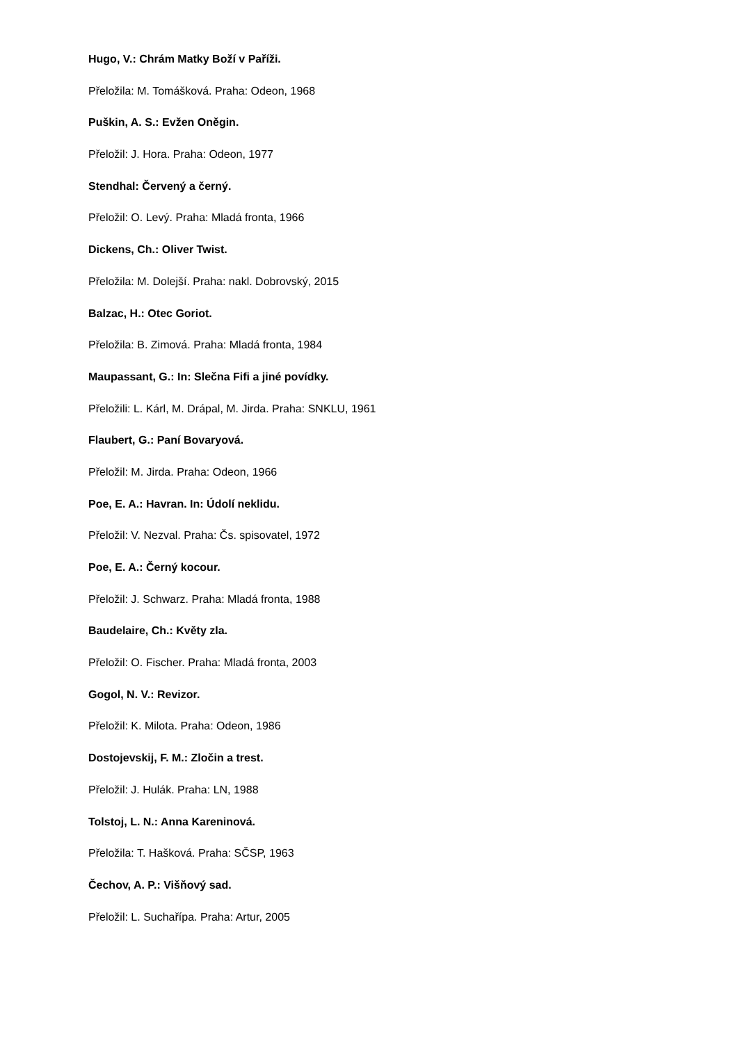Hugo, V.: Chrám Matky Boží v Paříži.
Přeložila: M. Tomášková. Praha: Odeon, 1968
Puškin, A. S.: Evžen Oněgin.
Přeložil: J. Hora. Praha: Odeon, 1977
Stendhal: Červený a černý.
Přeložil: O. Levý. Praha: Mladá fronta, 1966
Dickens, Ch.: Oliver Twist.
Přeložila: M. Dolejší. Praha: nakl. Dobrovský, 2015
Balzac, H.: Otec Goriot.
Přeložila: B. Zimová. Praha: Mladá fronta, 1984
Maupassant, G.: In: Slečna Fifi a jiné povídky.
Přeložili: L. Kárl, M. Drápal, M. Jirda. Praha: SNKLU, 1961
Flaubert, G.: Paní Bovaryová.
Přeložil: M. Jirda. Praha: Odeon, 1966
Poe, E. A.: Havran. In: Údolí neklidu.
Přeložil: V. Nezval. Praha: Čs. spisovatel, 1972
Poe, E. A.: Černý kocour.
Přeložil: J. Schwarz. Praha: Mladá fronta, 1988
Baudelaire, Ch.: Květy zla.
Přeložil: O. Fischer. Praha: Mladá fronta, 2003
Gogol, N. V.: Revizor.
Přeložil: K. Milota. Praha: Odeon, 1986
Dostojevskij, F. M.: Zločin a trest.
Přeložil: J. Hulák. Praha: LN, 1988
Tolstoj, L. N.: Anna Kareninová.
Přeložila: T. Hašková. Praha: SČSP, 1963
Čechov, A. P.: Višňový sad.
Přeložil: L. Suchařípa. Praha: Artur, 2005